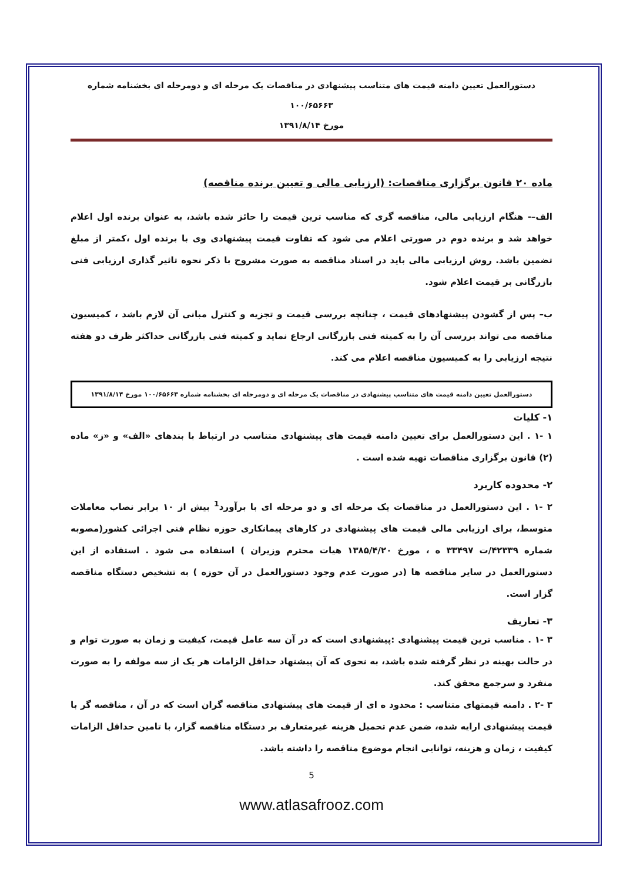دستورالعمل تعیین دامنه قیمت های متناسب پیشنهادی در مناقصات یک مرحله ای و دومرحله ای بخشنامه شماره ۱۰۰/۶۵۶۶۳
مورخ ۱۳۹۱/۸/۱۴
ماده ۲۰ قانون برگزاری مناقصات: (ارزیابی مالی و تعیین برنده مناقصه)
الف–- هنگام ارزیابی مالی، مناقصه گری که مناسب ترین قیمت را حائز شده باشد، به عنوان برنده اول اعلام خواهد شد و برنده دوم در صورتی اعلام می شود که تفاوت قیمت پیشنهادی وی با برنده اول ،کمتر از مبلغ تضمین باشد. روش ارزیابی مالی باید در اسناد مناقصه به صورت مشروح با ذکر نحوه تاثیر گذاری ارزیابی فنی بازرگانی بر قیمت اعلام شود.
ب– پس از گشودن پیشنهادهای قیمت ، چنانچه بررسی قیمت و تجزیه و کنترل مبانی آن لازم باشد ، کمیسیون مناقصه می تواند بررسی آن را به کمیته فنی بازرگانی ارجاع نماید و کمیته فنی بازرگانی حداکثر ظرف دو هفته نتیجه ارزیابی را به کمیسیون مناقصه اعلام می کند.
دستورالعمل تعیین دامنه قیمت های متناسب پیشنهادی در مناقصات یک مرحله ای و دومرحله ای بخشنامه شماره ۱۰۰/۶۵۶۶۳ مورخ ۱۳۹۱/۸/۱۴
۱- کلیات
۱ -۱ . این دستورالعمل برای تعیین دامنه قیمت های پیشنهادی متناسب در ارتباط با بندهای «الف» و «ز» ماده (۲) قانون برگزاری مناقصات تهیه شده است .
۲- محدوده کاربرد
۲ -۱ . این دستورالعمل در مناقصات یک مرحله ای و دو مرحله ای با برآورد<sup>1</sup> بیش از ۱۰ برابر نصاب معاملات متوسط، برای ارزیابی مالی قیمت های پیشنهادی در کارهای پیمانکاری حوزه نظام فنی اجرائی کشور(مصوبه شماره ۴۲۳۳۹/ت ۳۳۴۹۷ ه ، مورخ ۱۳۸۵/۴/۲۰ هیات محترم وزیران ) استفاده می شود . استفاده از این دستورالعمل در سایر مناقصه ها (در صورت عدم وجود دستورالعمل در آن حوزه ) به تشخیص دستگاه مناقصه گزار است.
۳- تعاریف
۳ -۱ . مناسب ترین قیمت پیشنهادی :پیشنهادی است که در آن سه عامل قیمت، کیفیت و زمان به صورت توام و در حالت بهینه در نظر گرفته شده باشد، به نحوی که آن پیشنهاد حداقل الزامات هر یک از سه مولفه را به صورت منفرد و سرجمع محقق کند.
۳ -۲ . دامنه قیمتهای متناسب : محدود ه ای از قیمت های پیشنهادی مناقصه گران است که در آن ، مناقصه گر با قیمت پیشنهادی ارایه شده، ضمن عدم تحمیل هزینه غیرمتعارف بر دستگاه مناقصه گزار، با تامین حداقل الزامات کیفیت ، زمان و هزینه، توانایی انجام موضوع مناقصه را داشته باشد.
5
www.atlasafrooz.com